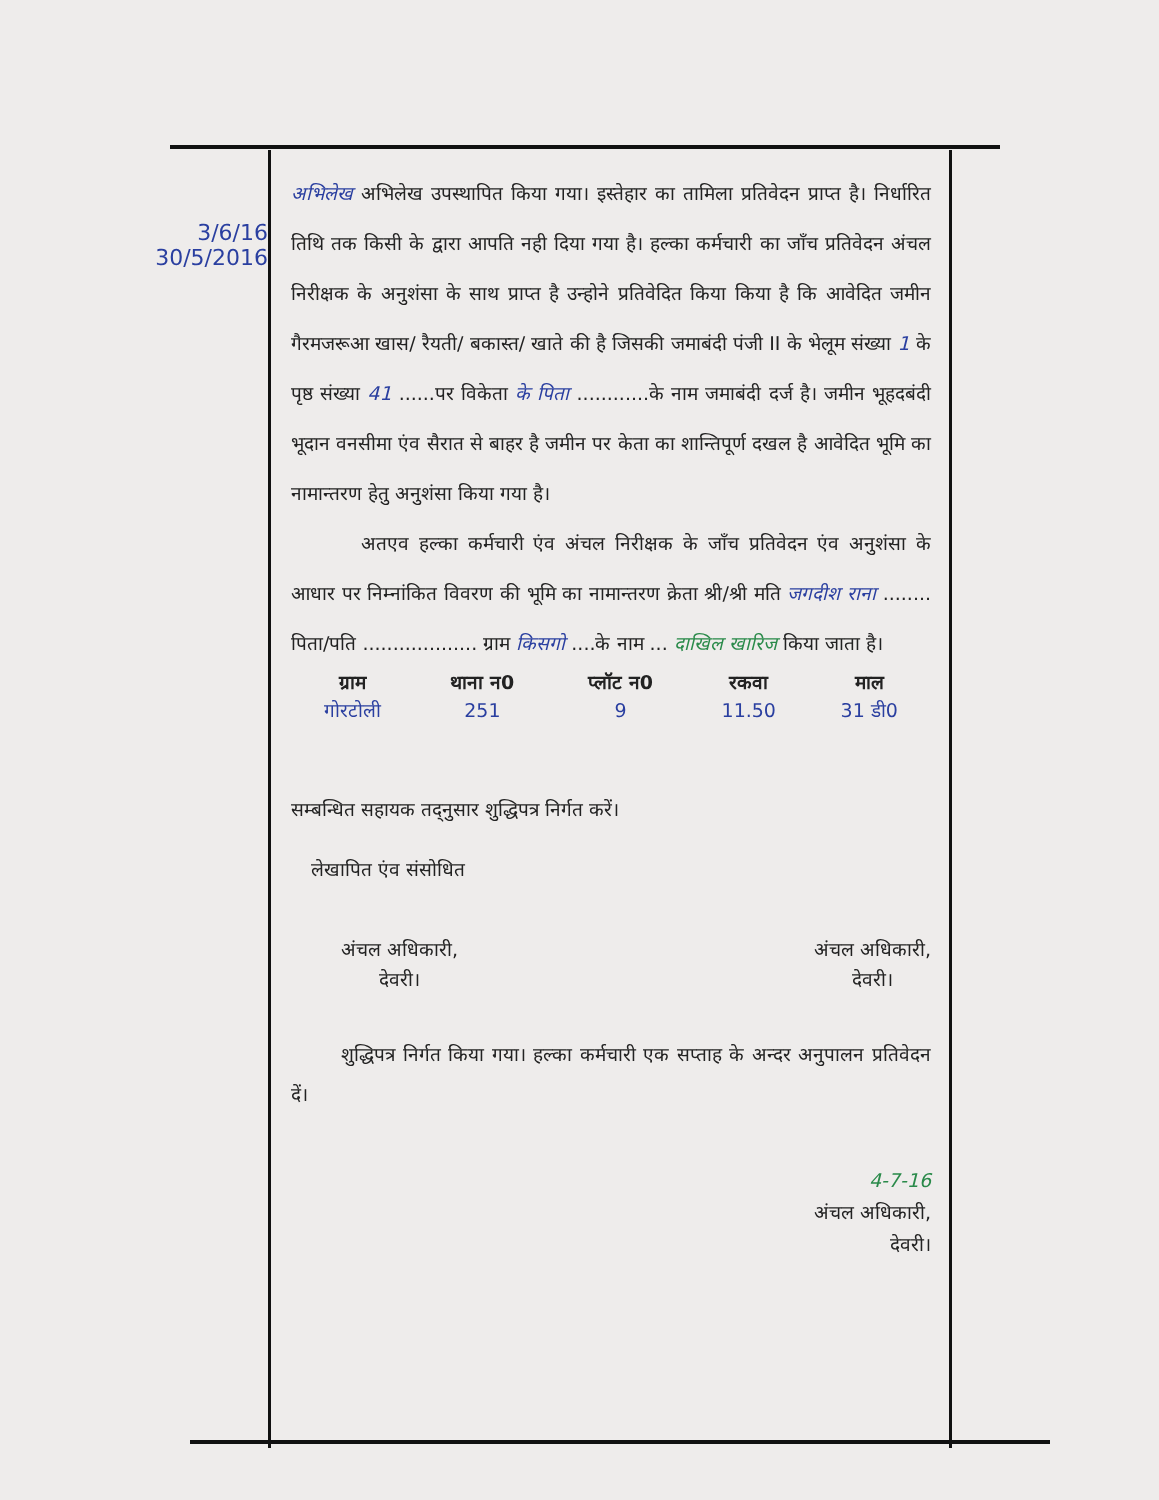3/6/16
30/5/2016
अभिलेख अभिलेख उपस्थापित किया गया। इस्तेहार का तामिला प्रतिवेदन प्राप्त है। निर्धारित तिथि तक किसी के द्वारा आपति नही दिया गया है। हल्का कर्मचारी का जाँच प्रतिवेदन अंचल निरीक्षक के अनुशंसा के साथ प्राप्त है उन्होने प्रतिवेदित किया किया है कि आवेदित जमीन गैरमजरूआ खास/ रैयती/ बकास्त/ खाते की है जिसकी जमाबंदी पंजी II के भेलूम संख्या 1 के पृष्ठ संख्या 41 ......पर विकेता के पिता ............के नाम जमाबंदी दर्ज है। जमीन भूहदबंदी भूदान वनसीमा एंव सैरात से बाहर है जमीन पर केता का शान्तिपूर्ण दखल है आवेदित भूमि का नामान्तरण हेतु अनुशंसा किया गया है।
अतएव हल्का कर्मचारी एंव अंचल निरीक्षक के जाँच प्रतिवेदन एंव अनुशंसा के आधार पर निम्नांकित विवरण की भूमि का नामान्तरण क्रेता श्री/श्री मति जगदीश राना ........ पिता/पति ................... ग्राम किसगो ....के नाम ... दाखिल खारिज किया जाता है।
| ग्राम | थाना न0 | प्लॉट न0 | रकवा | माल |
| --- | --- | --- | --- | --- |
| गोरटोली | 251 | 9 | 11.50 | 31 डी0 |
सम्बन्धित सहायक तद्नुसार शुद्धिपत्र निर्गत करें।
लेखापित एंव संसोधित
अंचल अधिकारी,
देवरी।
अंचल अधिकारी,
देवरी।
शुद्धिपत्र निर्गत किया गया। हल्का कर्मचारी एक सप्ताह के अन्दर अनुपालन प्रतिवेदन दें।
4-7-16
अंचल अधिकारी,
देवरी।